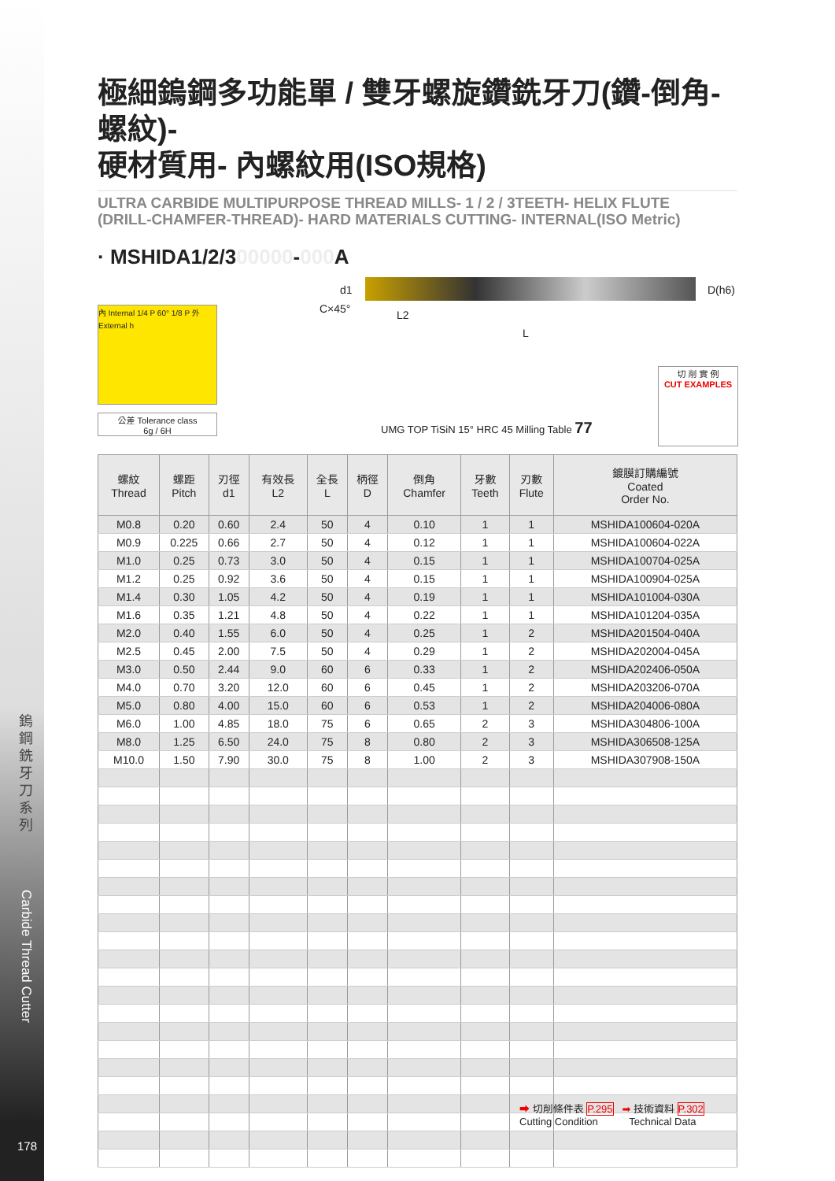鎢鋼銑牙刀系列
Carbide Thread Cutter
178
極細鎢鋼多功能單 / 雙牙螺旋鑽銑牙刀(鑽-倒角-螺紋)-
硬材質用- 內螺紋用(ISO規格)
ULTRA CARBIDE MULTIPURPOSE THREAD MILLS- 1 / 2 / 3TEETH- HELIX FLUTE
(DRILL-CHAMFER-THREAD)- HARD MATERIALS CUTTING- INTERNAL(ISO Metric)
· MSHIDA1/2/300000-000 A
內 Internal 1/4 P 60° 1/8 P 外 External h
公差 Tolerance class
6g / 6H
d1
C×45° L2
L
D(h6)
UMG TOP TiSiN 15° HRC 45 Milling Table 77
切 削 實 例
CUT EXAMPLES
| 螺紋 Thread | 螺距 Pitch | 刃徑 d1 | 有效長 L2 | 全長 L | 柄徑 D | 倒角 Chamfer | 牙數 Teeth | 刃數 Flute | 鍍膜訂購編號 Coated Order No. |
| --- | --- | --- | --- | --- | --- | --- | --- | --- | --- |
| M0.8 | 0.20 | 0.60 | 2.4 | 50 | 4 | 0.10 | 1 | 1 | MSHIDA100604-020A |
| M0.9 | 0.225 | 0.66 | 2.7 | 50 | 4 | 0.12 | 1 | 1 | MSHIDA100604-022A |
| M1.0 | 0.25 | 0.73 | 3.0 | 50 | 4 | 0.15 | 1 | 1 | MSHIDA100704-025A |
| M1.2 | 0.25 | 0.92 | 3.6 | 50 | 4 | 0.15 | 1 | 1 | MSHIDA100904-025A |
| M1.4 | 0.30 | 1.05 | 4.2 | 50 | 4 | 0.19 | 1 | 1 | MSHIDA101004-030A |
| M1.6 | 0.35 | 1.21 | 4.8 | 50 | 4 | 0.22 | 1 | 1 | MSHIDA101204-035A |
| M2.0 | 0.40 | 1.55 | 6.0 | 50 | 4 | 0.25 | 1 | 2 | MSHIDA201504-040A |
| M2.5 | 0.45 | 2.00 | 7.5 | 50 | 4 | 0.29 | 1 | 2 | MSHIDA202004-045A |
| M3.0 | 0.50 | 2.44 | 9.0 | 60 | 6 | 0.33 | 1 | 2 | MSHIDA202406-050A |
| M4.0 | 0.70 | 3.20 | 12.0 | 60 | 6 | 0.45 | 1 | 2 | MSHIDA203206-070A |
| M5.0 | 0.80 | 4.00 | 15.0 | 60 | 6 | 0.53 | 1 | 2 | MSHIDA204006-080A |
| M6.0 | 1.00 | 4.85 | 18.0 | 75 | 6 | 0.65 | 2 | 3 | MSHIDA304806-100A |
| M8.0 | 1.25 | 6.50 | 24.0 | 75 | 8 | 0.80 | 2 | 3 | MSHIDA306508-125A |
| M10.0 | 1.50 | 7.90 | 30.0 | 75 | 8 | 1.00 | 2 | 3 | MSHIDA307908-150A |
➡ 切削條件表 P.295 ➡ 技術資料 P.302
Cutting Condition Technical Data